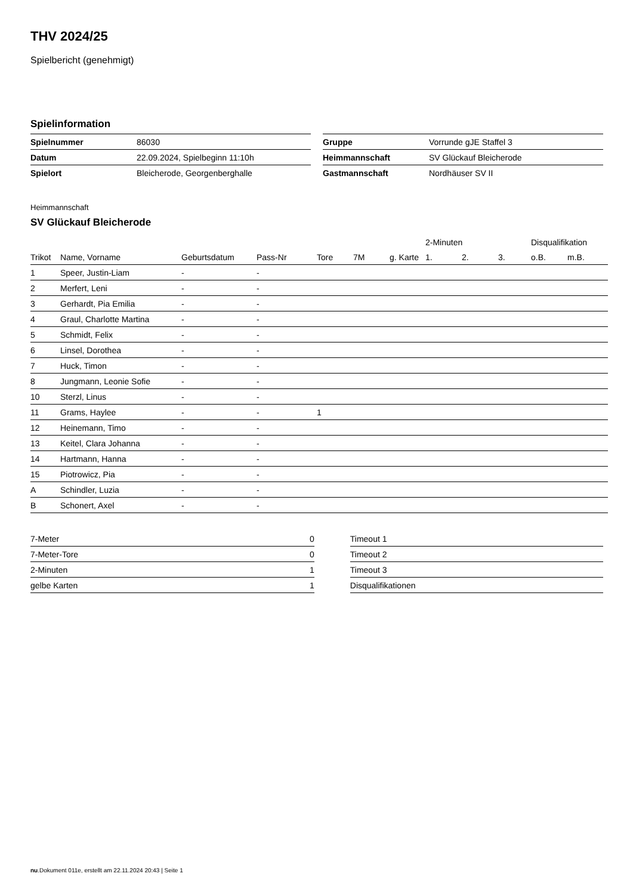THV 2024/25
Spielbericht (genehmigt)
Spielinformation
| Spielnummer | 86030 |
| Datum | 22.09.2024, Spielbeginn 11:10h |
| Spielort | Bleicherode, Georgenberghalle |
| Gruppe | Vorrunde gJE Staffel 3 |
| Heimmannschaft | SV Glückauf Bleicherode |
| Gastmannschaft | Nordhäuser SV II |
Heimmannschaft
SV Glückauf Bleicherode
| | | | | | | | 2-Minuten | | | Disqualifikation | |
| --- | --- | --- | --- | --- | --- | --- | --- | --- | --- | --- | --- |
| Trikot | Name, Vorname | Geburtsdatum | Pass-Nr | Tore | 7M | g. Karte | 1. | 2. | 3. | o.B. | m.B. |
| 1 | Speer, Justin-Liam | - | - | | | | | | | | |
| 2 | Merfert, Leni | - | - | | | | | | | | |
| 3 | Gerhardt, Pia Emilia | - | - | | | | | | | | |
| 4 | Graul, Charlotte Martina | - | - | | | | | | | | |
| 5 | Schmidt, Felix | - | - | | | | | | | | |
| 6 | Linsel, Dorothea | - | - | | | | | | | | |
| 7 | Huck, Timon | - | - | | | | | | | | |
| 8 | Jungmann, Leonie Sofie | - | - | | | | | | | | |
| 10 | Sterzl, Linus | - | - | | | | | | | | |
| 11 | Grams, Haylee | - | - | 1 | | | | | | | |
| 12 | Heinemann, Timo | - | - | | | | | | | | |
| 13 | Keitel, Clara Johanna | - | - | | | | | | | | |
| 14 | Hartmann, Hanna | - | - | | | | | | | | |
| 15 | Piotrowicz, Pia | - | - | | | | | | | | |
| A | Schindler, Luzia | - | - | | | | | | | | |
| B | Schonert, Axel | - | - | | | | | | | | |
| 7-Meter | 0 |
| 7-Meter-Tore | 0 |
| 2-Minuten | 1 |
| gelbe Karten | 1 |
| Timeout 1 |
| Timeout 2 |
| Timeout 3 |
| Disqualifikationen |
nu.Dokument 011e, erstellt am 22.11.2024 20:43 | Seite 1